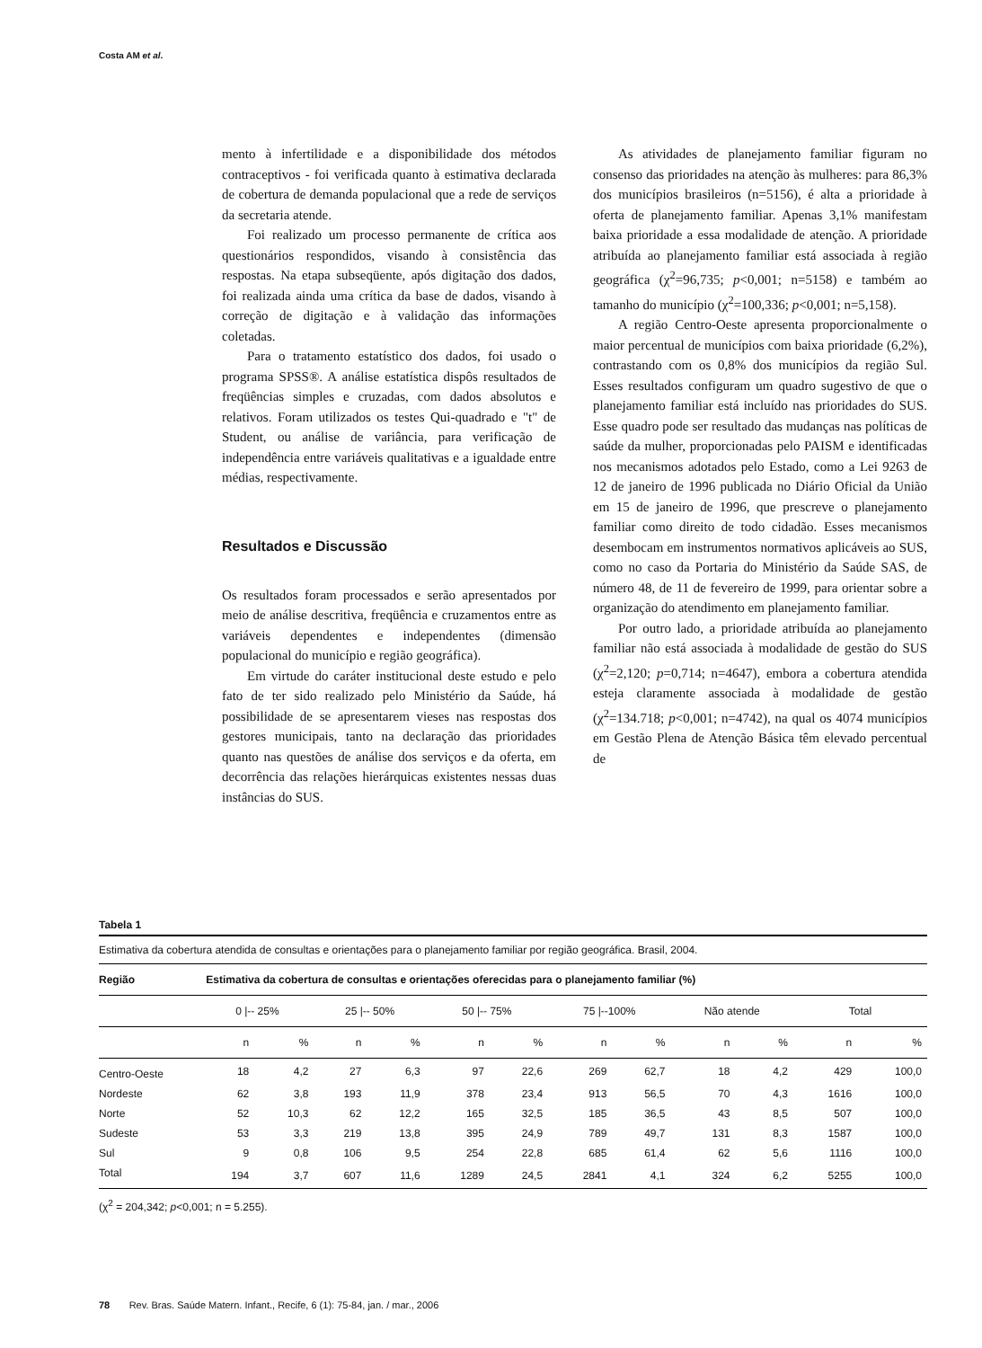Costa AM et al.
mento à infertilidade e a disponibilidade dos métodos contraceptivos - foi verificada quanto à estimativa declarada de cobertura de demanda populacional que a rede de serviços da secretaria atende.
Foi realizado um processo permanente de crítica aos questionários respondidos, visando à consistência das respostas. Na etapa subseqüente, após digitação dos dados, foi realizada ainda uma crítica da base de dados, visando à correção de digitação e à validação das informações coletadas.
Para o tratamento estatístico dos dados, foi usado o programa SPSS®. A análise estatística dispôs resultados de freqüências simples e cruzadas, com dados absolutos e relativos. Foram utilizados os testes Qui-quadrado e "t" de Student, ou análise de variância, para verificação de independência entre variáveis qualitativas e a igualdade entre médias, respectivamente.
Resultados e Discussão
Os resultados foram processados e serão apresentados por meio de análise descritiva, freqüência e cruzamentos entre as variáveis dependentes e independentes (dimensão populacional do município e região geográfica).
Em virtude do caráter institucional deste estudo e pelo fato de ter sido realizado pelo Ministério da Saúde, há possibilidade de se apresentarem vieses nas respostas dos gestores municipais, tanto na declaração das prioridades quanto nas questões de análise dos serviços e da oferta, em decorrência das relações hierárquicas existentes nessas duas instâncias do SUS.
As atividades de planejamento familiar figuram no consenso das prioridades na atenção às mulheres: para 86,3% dos municípios brasileiros (n=5156), é alta a prioridade à oferta de planejamento familiar. Apenas 3,1% manifestam baixa prioridade a essa modalidade de atenção. A prioridade atribuída ao planejamento familiar está associada à região geográfica (χ<sup>2</sup>=96,735; p<0,001; n=5158) e também ao tamanho do município (χ<sup>2</sup>=100,336; p<0,001; n=5,158).
A região Centro-Oeste apresenta proporcionalmente o maior percentual de municípios com baixa prioridade (6,2%), contrastando com os 0,8% dos municípios da região Sul. Esses resultados configuram um quadro sugestivo de que o planejamento familiar está incluído nas prioridades do SUS. Esse quadro pode ser resultado das mudanças nas políticas de saúde da mulher, proporcionadas pelo PAISM e identificadas nos mecanismos adotados pelo Estado, como a Lei 9263 de 12 de janeiro de 1996 publicada no Diário Oficial da União em 15 de janeiro de 1996, que prescreve o planejamento familiar como direito de todo cidadão. Esses mecanismos desembocam em instrumentos normativos aplicáveis ao SUS, como no caso da Portaria do Ministério da Saúde SAS, de número 48, de 11 de fevereiro de 1999, para orientar sobre a organização do atendimento em planejamento familiar.
Por outro lado, a prioridade atribuída ao planejamento familiar não está associada à modalidade de gestão do SUS (χ<sup>2</sup>=2,120; p=0,714; n=4647), embora a cobertura atendida esteja claramente associada à modalidade de gestão (χ<sup>2</sup>=134.718; p<0,001; n=4742), na qual os 4074 municípios em Gestão Plena de Atenção Básica têm elevado percentual de
Tabela 1
Estimativa da cobertura atendida de consultas e orientações para o planejamento familiar por região geográfica. Brasil, 2004.
| Região | Estimativa da cobertura de consultas e orientações oferecidas para o planejamento familiar (%) | | | | | | | | | | | |
| --- | --- | --- | --- | --- | --- | --- | --- | --- | --- | --- | --- | --- |
| | 0 /-- 25% | | 25 /-- 50% | | 50 /-- 75% | | 75 /--100% | | Não atende | | Total | |
| | n | % | n | % | n | % | n | % | n | % | n | % |
| Centro-Oeste | 18 | 4,2 | 27 | 6,3 | 97 | 22,6 | 269 | 62,7 | 18 | 4,2 | 429 | 100,0 |
| Nordeste | 62 | 3,8 | 193 | 11,9 | 378 | 23,4 | 913 | 56,5 | 70 | 4,3 | 1616 | 100,0 |
| Norte | 52 | 10,3 | 62 | 12,2 | 165 | 32,5 | 185 | 36,5 | 43 | 8,5 | 507 | 100,0 |
| Sudeste | 53 | 3,3 | 219 | 13,8 | 395 | 24,9 | 789 | 49,7 | 131 | 8,3 | 1587 | 100,0 |
| Sul | 9 | 0,8 | 106 | 9,5 | 254 | 22,8 | 685 | 61,4 | 62 | 5,6 | 1116 | 100,0 |
| Total | 194 | 3,7 | 607 | 11,6 | 1289 | 24,5 | 2841 | 4,1 | 324 | 6,2 | 5255 | 100,0 |
(χ<sup>2</sup> = 204,342; p<0,001; n = 5.255).
78 Rev. Bras. Saúde Matern. Infant., Recife, 6 (1): 75-84, jan. / mar., 2006